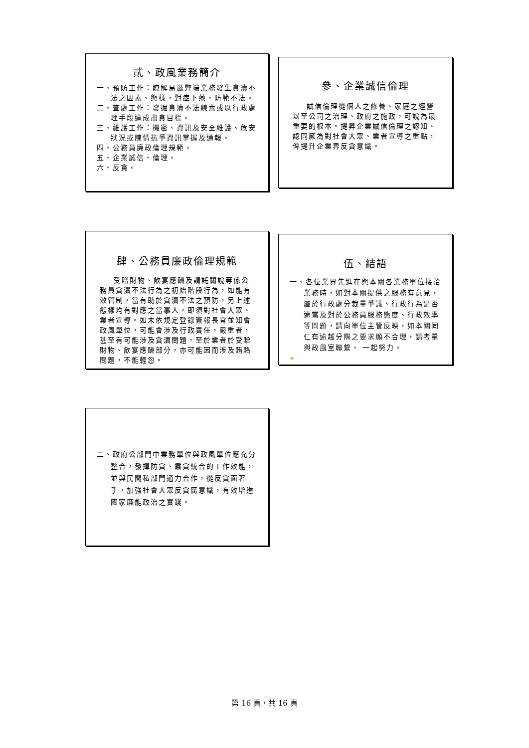貳、政風業務簡介
一、預防工作：瞭解易滋弊端業務發生貪瀆不法之因素、態樣，對症下藥，防範不法。
二、查處工作：發掘貪瀆不法線索或以行政處理手段達成肅貪目標。
三、維護工作：機密、資訊及安全維護、危安狀況或陳情抗爭資訊掌握及通報。
四、公務員廉政倫理規範。
五、企業誠信、倫理。
六、反貪。
參、企業誠信倫理
誠信倫理從個人之修養、家庭之經營以至公司之治理、政府之施政，可說為最重要的根本。提昇企業誠信倫理之認知、認同厥為對社會大眾、業者宣導之重點，俾提升企業界反貪意識。
肆、公務員廉政倫理規範
受贈財物、飲宴應酬及請託關說等係公務員貪瀆不法行為之初始階段行為，如能有效管制，當有助於貪瀆不法之預防，另上述態樣均有對應之當事人，即須對社會大眾、業者宣導。如未依規定登錄簽報長官並知會政風單位，可能會涉及行政責任，嚴重者，甚至有可能涉及貪瀆問題，至於業者於受贈財物、飲宴應酬部分，亦可能因而涉及賄賂問題，不能輕忽。
伍、結語
一、各位業界先進在與本關各業務單位接洽業務時，如對本關提供之服務有意見，屬於行政處分裁量爭議、行政行為是否適當及對於公務員服務態度、行政效率等問題，請向單位主管反映，如本關同仁有逾越分際之要求顯不合理，請考量與政風室聯繫， 一起努力。
❖
二、政府公部門中業務單位與政風單位應充分整合，發揮防貪、肅貪統合的工作效能，並與民間私部門通力合作，從反貪面著手，加強社會大眾反貪腐意識，有效增進國家廉能政治之實踐。
第 16 頁，共 16 頁